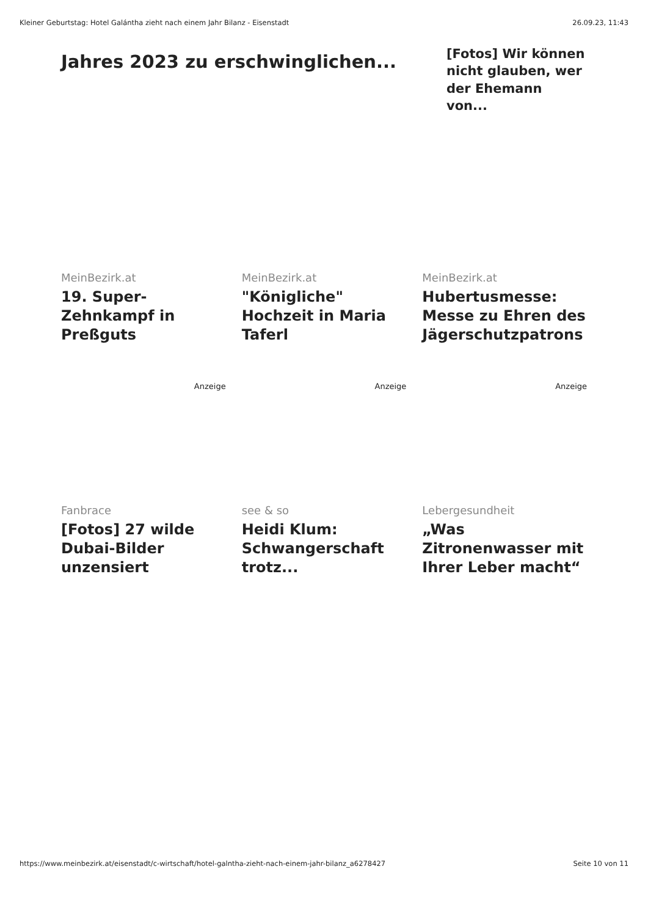Kleiner Geburtstag: Hotel Galántha zieht nach einem Jahr Bilanz - Eisenstadt 26.09.23, 11:43
Jahres 2023 zu erschwinglichen...
[Fotos] Wir können nicht glauben, wer der Ehemann von...
MeinBezirk.at
19. Super-Zehnkampf in Preßguts
Anzeige
MeinBezirk.at
"Königliche" Hochzeit in Maria Taferl
Anzeige
MeinBezirk.at
Hubertusmesse: Messe zu Ehren des Jägerschutzpatrons
Anzeige
Fanbrace
[Fotos] 27 wilde Dubai-Bilder unzensiert
see & so
Heidi Klum: Schwangerschaft trotz...
Lebergesundheit
„Was Zitronenwasser mit Ihrer Leber macht“
https://www.meinbezirk.at/eisenstadt/c-wirtschaft/hotel-galntha-zieht-nach-einem-jahr-bilanz_a6278427 Seite 10 von 11